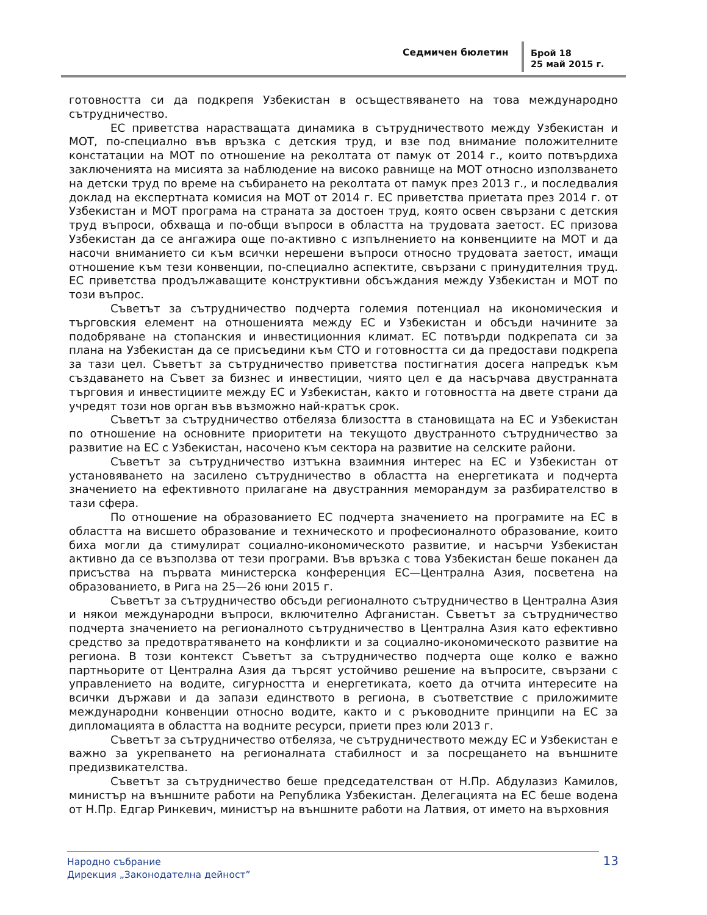Седмичен бюлетин
Брой 18
25 май 2015 г.
готовността си да подкрепя Узбекистан в осъществяването на това международно сътрудничество.
ЕС приветства нарастващата динамика в сътрудничеството между Узбекистан и МОТ, по-специално във връзка с детския труд, и взе под внимание положителните констатации на МОТ по отношение на реколтата от памук от 2014 г., които потвърдиха заключенията на мисията за наблюдение на високо равнище на МОТ относно използването на детски труд по време на събирането на реколтата от памук през 2013 г., и последвалия доклад на експертната комисия на МОТ от 2014 г. ЕС приветства приетата през 2014 г. от Узбекистан и МОТ програма на страната за достоен труд, която освен свързани с детския труд въпроси, обхваща и по-общи въпроси в областта на трудовата заетост. ЕС призова Узбекистан да се ангажира още по-активно с изпълнението на конвенциите на МОТ и да насочи вниманието си към всички нерешени въпроси относно трудовата заетост, имащи отношение към тези конвенции, по-специално аспектите, свързани с принудителния труд. ЕС приветства продължаващите конструктивни обсъждания между Узбекистан и МОТ по този въпрос.
Съветът за сътрудничество подчерта големия потенциал на икономическия и търговския елемент на отношенията между ЕС и Узбекистан и обсъди начините за подобряване на стопанския и инвестиционния климат. ЕС потвърди подкрепата си за плана на Узбекистан да се присъедини към СТО и готовността си да предостави подкрепа за тази цел. Съветът за сътрудничество приветства постигнатия досега напредък към създаването на Съвет за бизнес и инвестиции, чиято цел е да насърчава двустранната търговия и инвестициите между ЕС и Узбекистан, както и готовността на двете страни да учредят този нов орган във възможно най-кратък срок.
Съветът за сътрудничество отбеляза близостта в становищата на ЕС и Узбекистан по отношение на основните приоритети на текущото двустранното сътрудничество за развитие на ЕС с Узбекистан, насочено към сектора на развитие на селските райони.
Съветът за сътрудничество изтъкна взаимния интерес на ЕС и Узбекистан от установяването на засилено сътрудничество в областта на енергетиката и подчерта значението на ефективното прилагане на двустранния меморандум за разбирателство в тази сфера.
По отношение на образованието ЕС подчерта значението на програмите на ЕС в областта на висшето образование и техническото и професионалното образование, които биха могли да стимулират социално-икономическото развитие, и насърчи Узбекистан активно да се възползва от тези програми. Във връзка с това Узбекистан беше поканен да присъства на първата министерска конференция ЕС—Централна Азия, посветена на образованието, в Рига на 25—26 юни 2015 г.
Съветът за сътрудничество обсъди регионалното сътрудничество в Централна Азия и някои международни въпроси, включително Афганистан. Съветът за сътрудничество подчерта значението на регионалното сътрудничество в Централна Азия като ефективно средство за предотвратяването на конфликти и за социално-икономическото развитие на региона. В този контекст Съветът за сътрудничество подчерта още колко е важно партньорите от Централна Азия да търсят устойчиво решение на въпросите, свързани с управлението на водите, сигурността и енергетиката, което да отчита интересите на всички държави и да запази единството в региона, в съответствие с приложимите международни конвенции относно водите, както и с ръководните принципи на ЕС за дипломацията в областта на водните ресурси, приети през юли 2013 г.
Съветът за сътрудничество отбеляза, че сътрудничеството между ЕС и Узбекистан е важно за укрепването на регионалната стабилност и за посрещането на външните предизвикателства.
Съветът за сътрудничество беше председателстван от Н.Пр. Абдулазиз Камилов, министър на външните работи на Република Узбекистан. Делегацията на ЕС беше водена от Н.Пр. Едгар Ринкевич, министър на външните работи на Латвия, от името на върховния
Народно събрание
Дирекция „Законодателна дейност”
13